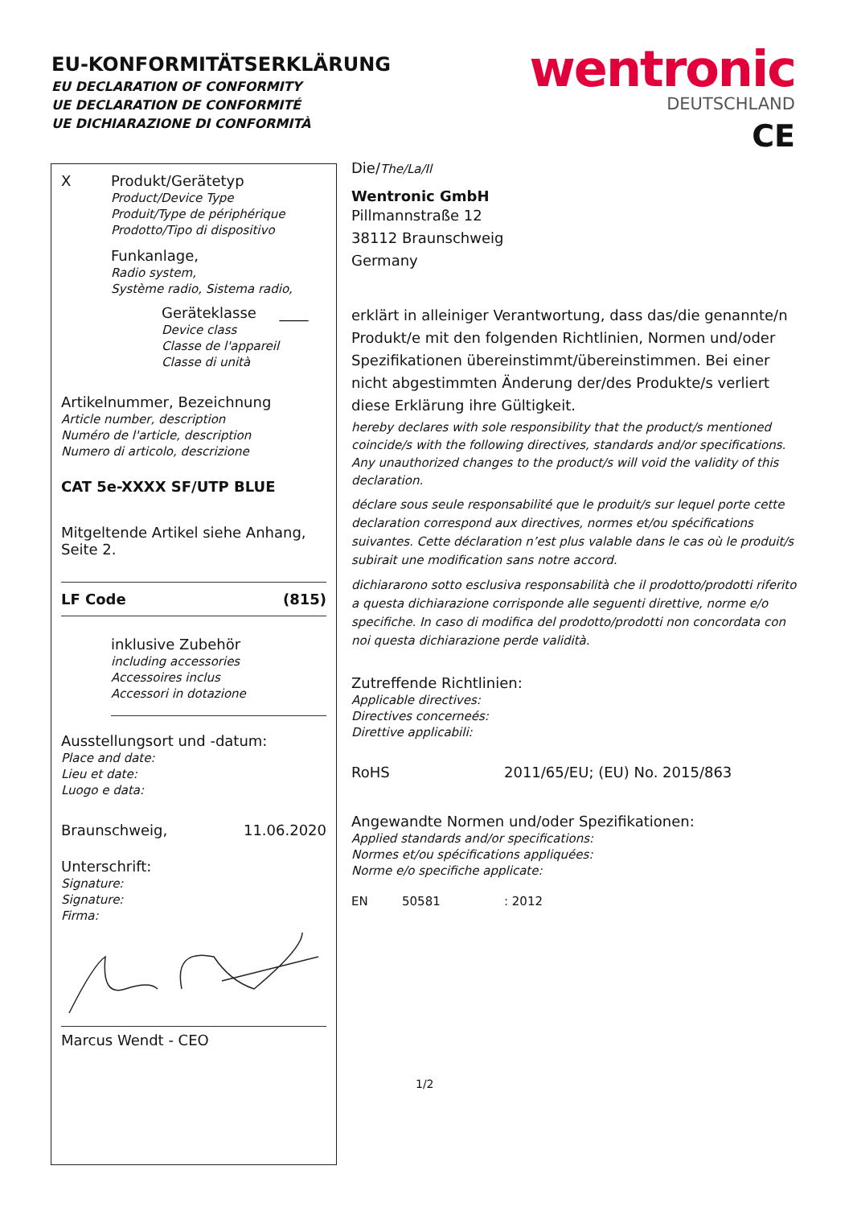EU-KONFORMITÄTSERKLÄRUNG
EU DECLARATION OF CONFORMITY
UE DECLARATION DE CONFORMITÉ
UE DICHIARAZIONE DI CONFORMITÀ
wentronic
DEUTSCHLAND
CE
X Produkt/Gerätetyp
Product/Device Type
Produit/Type de périphérique
Prodotto/Tipo di dispositivo
Funkanlage,
Radio system,
Système radio, Sistema radio,
Geräteklasse ____
Device class
Classe de l'appareil
Classe di unità
Artikelnummer, Bezeichnung
Article number, description
Numéro de l'article, description
Numero di articolo, descrizione
CAT 5e-XXXX SF/UTP BLUE
Mitgeltende Artikel siehe Anhang, Seite 2.
LF Code (815)
inklusive Zubehör
including accessories
Accessoires inclus
Accessori in dotazione
Ausstellungsort und -datum:
Place and date:
Lieu et date:
Luogo e data:
Braunschweig, 11.06.2020
Unterschrift:
Signature:
Signature:
Firma:
Marcus Wendt - CEO
Die/The/La/Il
Wentronic GmbH
Pillmannstraße 12
38112 Braunschweig
Germany
erklärt in alleiniger Verantwortung, dass das/die genannte/n Produkt/e mit den folgenden Richtlinien, Normen und/oder Spezifikationen übereinstimmt/übereinstimmen. Bei einer nicht abgestimmten Änderung der/des Produkte/s verliert diese Erklärung ihre Gültigkeit.
hereby declares with sole responsibility that the product/s mentioned coincide/s with the following directives, standards and/or specifications. Any unauthorized changes to the product/s will void the validity of this declaration.
déclare sous seule responsabilité que le produit/s sur lequel porte cette declaration correspond aux directives, normes et/ou spécifications suivantes. Cette déclaration n’est plus valable dans le cas où le produit/s subirait une modification sans notre accord.
dichiararono sotto esclusiva responsabilità che il prodotto/prodotti riferito a questa dichiarazione corrisponde alle seguenti direttive, norme e/o specifiche. In caso di modifica del prodotto/prodotti non concordata con noi questa dichiarazione perde validità.
Zutreffende Richtlinien:
Applicable directives:
Directives concerneés:
Direttive applicabili:
RoHS 2011/65/EU; (EU) No. 2015/863
Angewandte Normen und/oder Spezifikationen:
Applied standards and/or specifications:
Normes et/ou spécifications appliquées:
Norme e/o specifiche applicate:
EN 50581: 2012
1/2